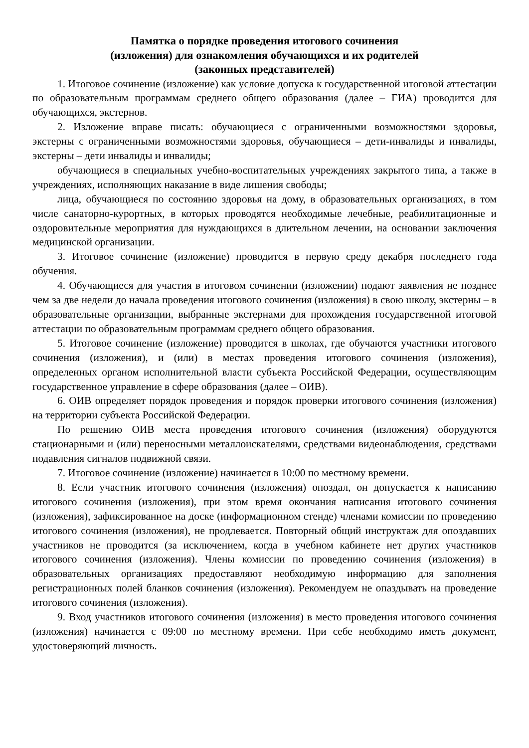Памятка о порядке проведения итогового сочинения
(изложения) для ознакомления обучающихся и их родителей
(законных представителей)
1. Итоговое сочинение (изложение) как условие допуска к государственной итоговой аттестации по образовательным программам среднего общего образования (далее – ГИА) проводится для обучающихся, экстернов.
2. Изложение вправе писать: обучающиеся с ограниченными возможностями здоровья, экстерны с ограниченными возможностями здоровья, обучающиеся – дети-инвалиды и инвалиды, экстерны – дети инвалиды и инвалиды;
обучающиеся в специальных учебно-воспитательных учреждениях закрытого типа, а также в учреждениях, исполняющих наказание в виде лишения свободы;
лица, обучающиеся по состоянию здоровья на дому, в образовательных организациях, в том числе санаторно-курортных, в которых проводятся необходимые лечебные, реабилитационные и оздоровительные мероприятия для нуждающихся в длительном лечении, на основании заключения медицинской организации.
3. Итоговое сочинение (изложение) проводится в первую среду декабря последнего года обучения.
4. Обучающиеся для участия в итоговом сочинении (изложении) подают заявления не позднее чем за две недели до начала проведения итогового сочинения (изложения) в свою школу, экстерны – в образовательные организации, выбранные экстернами для прохождения государственной итоговой аттестации по образовательным программам среднего общего образования.
5. Итоговое сочинение (изложение) проводится в школах, где обучаются участники итогового сочинения (изложения), и (или) в местах проведения итогового сочинения (изложения), определенных органом исполнительной власти субъекта Российской Федерации, осуществляющим государственное управление в сфере образования (далее – ОИВ).
6. ОИВ определяет порядок проведения и порядок проверки итогового сочинения (изложения) на территории субъекта Российской Федерации.
По решению ОИВ места проведения итогового сочинения (изложения) оборудуются стационарными и (или) переносными металлоискателями, средствами видеонаблюдения, средствами подавления сигналов подвижной связи.
7. Итоговое сочинение (изложение) начинается в 10:00 по местному времени.
8. Если участник итогового сочинения (изложения) опоздал, он допускается к написанию итогового сочинения (изложения), при этом время окончания написания итогового сочинения (изложения), зафиксированное на доске (информационном стенде) членами комиссии по проведению итогового сочинения (изложения), не продлевается. Повторный общий инструктаж для опоздавших участников не проводится (за исключением, когда в учебном кабинете нет других участников итогового сочинения (изложения). Члены комиссии по проведению сочинения (изложения) в образовательных организациях предоставляют необходимую информацию для заполнения регистрационных полей бланков сочинения (изложения). Рекомендуем не опаздывать на проведение итогового сочинения (изложения).
9. Вход участников итогового сочинения (изложения) в место проведения итогового сочинения (изложения) начинается с 09:00 по местному времени. При себе необходимо иметь документ, удостоверяющий личность.